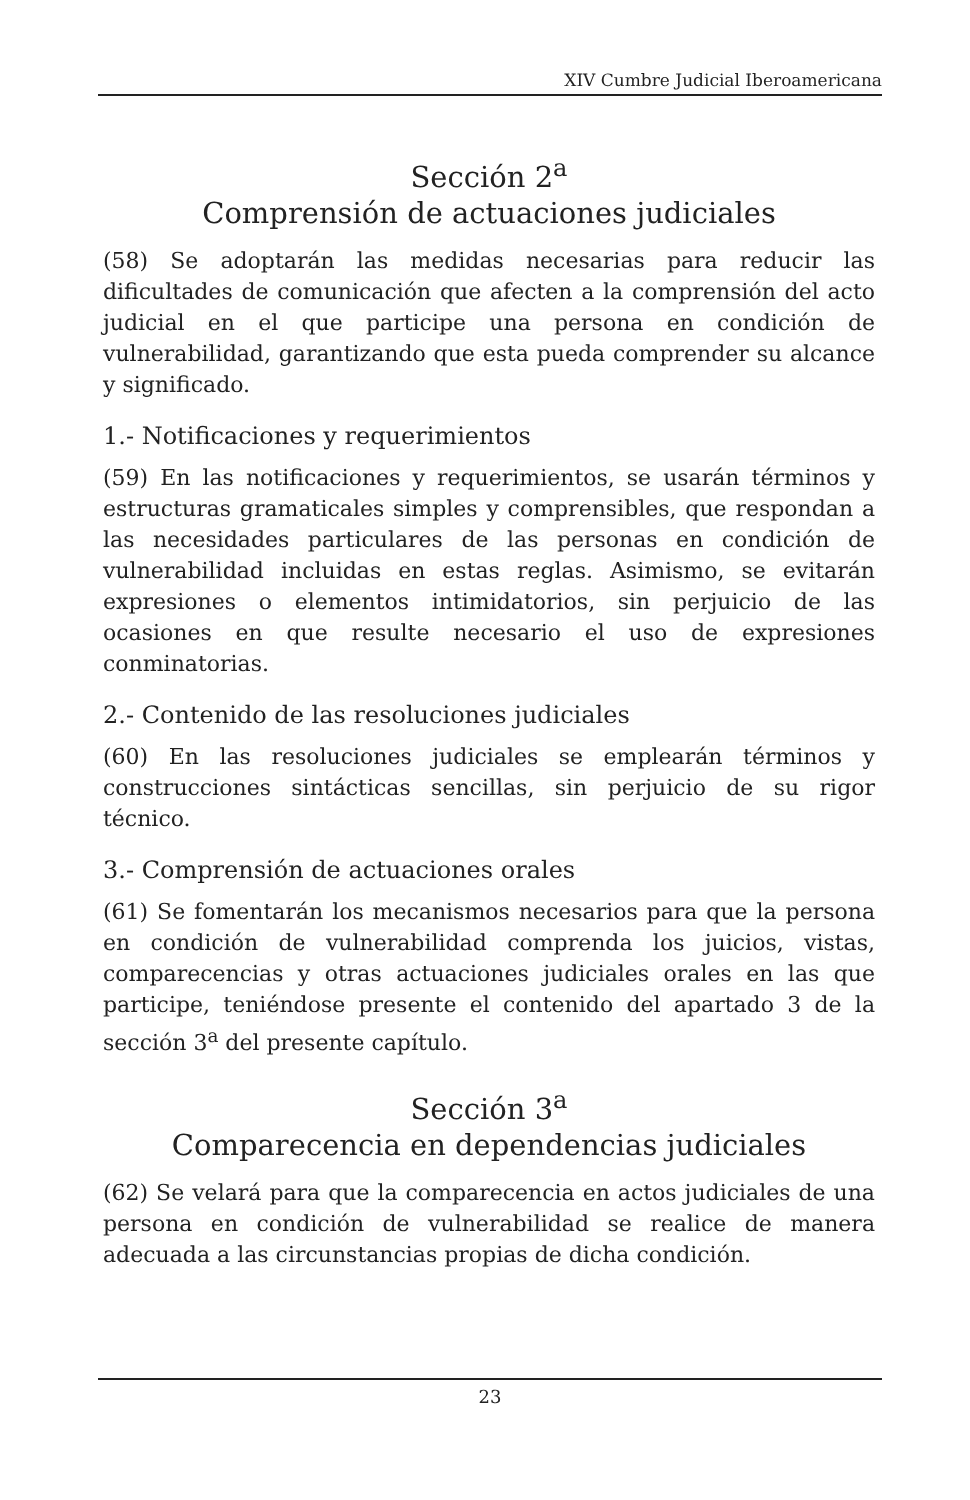XIV Cumbre Judicial Iberoamericana
Sección 2<sup>a</sup>
Comprensión de actuaciones judiciales
(58) Se adoptarán las medidas necesarias para reducir las dificultades de comunicación que afecten a la comprensión del acto judicial en el que participe una persona en condición de vulnerabilidad, garantizando que esta pueda comprender su alcance y significado.
1.- Notificaciones y requerimientos
(59) En las notificaciones y requerimientos, se usarán términos y estructuras gramaticales simples y comprensibles, que respondan a las necesidades particulares de las personas en condición de vulnerabilidad incluidas en estas reglas. Asimismo, se evitarán expresiones o elementos intimidatorios, sin perjuicio de las ocasiones en que resulte necesario el uso de expresiones conminatorias.
2.- Contenido de las resoluciones judiciales
(60) En las resoluciones judiciales se emplearán términos y construcciones sintácticas sencillas, sin perjuicio de su rigor técnico.
3.- Comprensión de actuaciones orales
(61) Se fomentarán los mecanismos necesarios para que la persona en condición de vulnerabilidad comprenda los juicios, vistas, comparecencias y otras actuaciones judiciales orales en las que participe, teniéndose presente el contenido del apartado 3 de la sección 3<sup>a</sup> del presente capítulo.
Sección 3<sup>a</sup>
Comparecencia en dependencias judiciales
(62) Se velará para que la comparecencia en actos judiciales de una persona en condición de vulnerabilidad se realice de manera adecuada a las circunstancias propias de dicha condición.
23